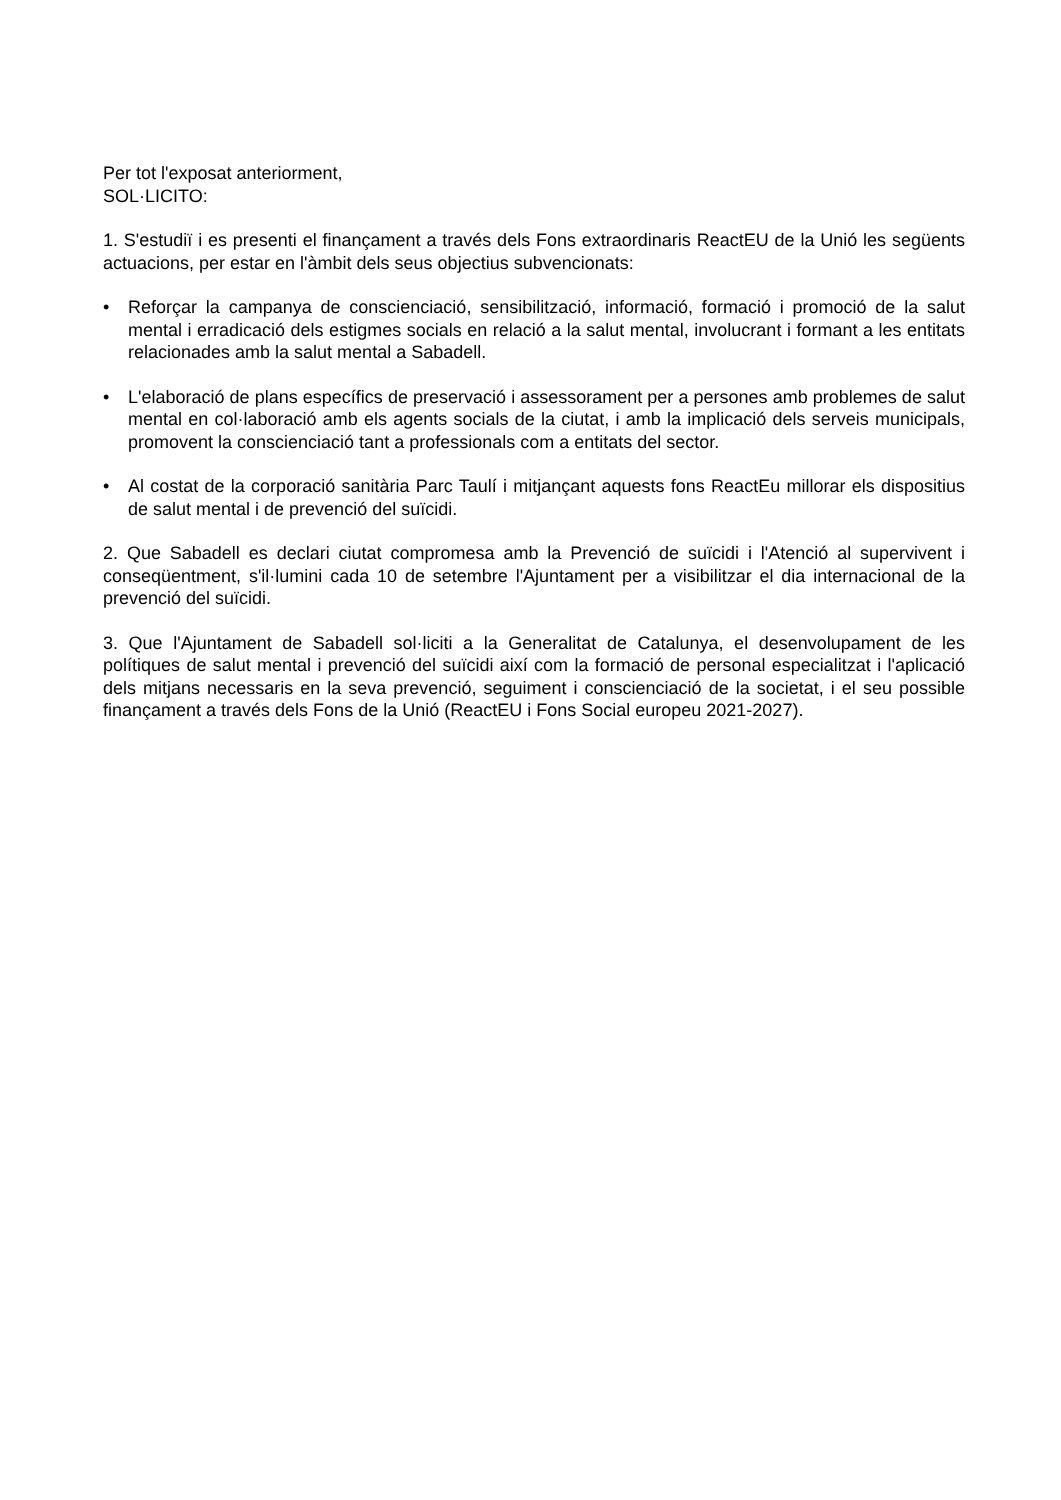Per tot l'exposat anteriorment,
SOL·LICITO:
1. S'estudiï i es presenti el finançament a través dels Fons extraordinaris ReactEU de la Unió les següents actuacions, per estar en l'àmbit dels seus objectius subvencionats:
• Reforçar la campanya de conscienciació, sensibilització, informació, formació i promoció de la salut mental i erradicació dels estigmes socials en relació a la salut mental, involucrant i formant a les entitats relacionades amb la salut mental a Sabadell.
• L'elaboració de plans específics de preservació i assessorament per a persones amb problemes de salut mental en col·laboració amb els agents socials de la ciutat, i amb la implicació dels serveis municipals, promovent la conscienciació tant a professionals com a entitats del sector.
• Al costat de la corporació sanitària Parc Taulí i mitjançant aquests fons ReactEu millorar els dispositius de salut mental i de prevenció del suïcidi.
2. Que Sabadell es declari ciutat compromesa amb la Prevenció de suïcidi i l'Atenció al supervivent i conseqüentment, s'il·lumini cada 10 de setembre l'Ajuntament per a visibilitzar el dia internacional de la prevenció del suïcidi.
3. Que l'Ajuntament de Sabadell sol·liciti a la Generalitat de Catalunya, el desenvolupament de les polítiques de salut mental i prevenció del suïcidi així com la formació de personal especialitzat i l'aplicació dels mitjans necessaris en la seva prevenció, seguiment i conscienciació de la societat, i el seu possible finançament a través dels Fons de la Unió (ReactEU i Fons Social europeu 2021-2027).